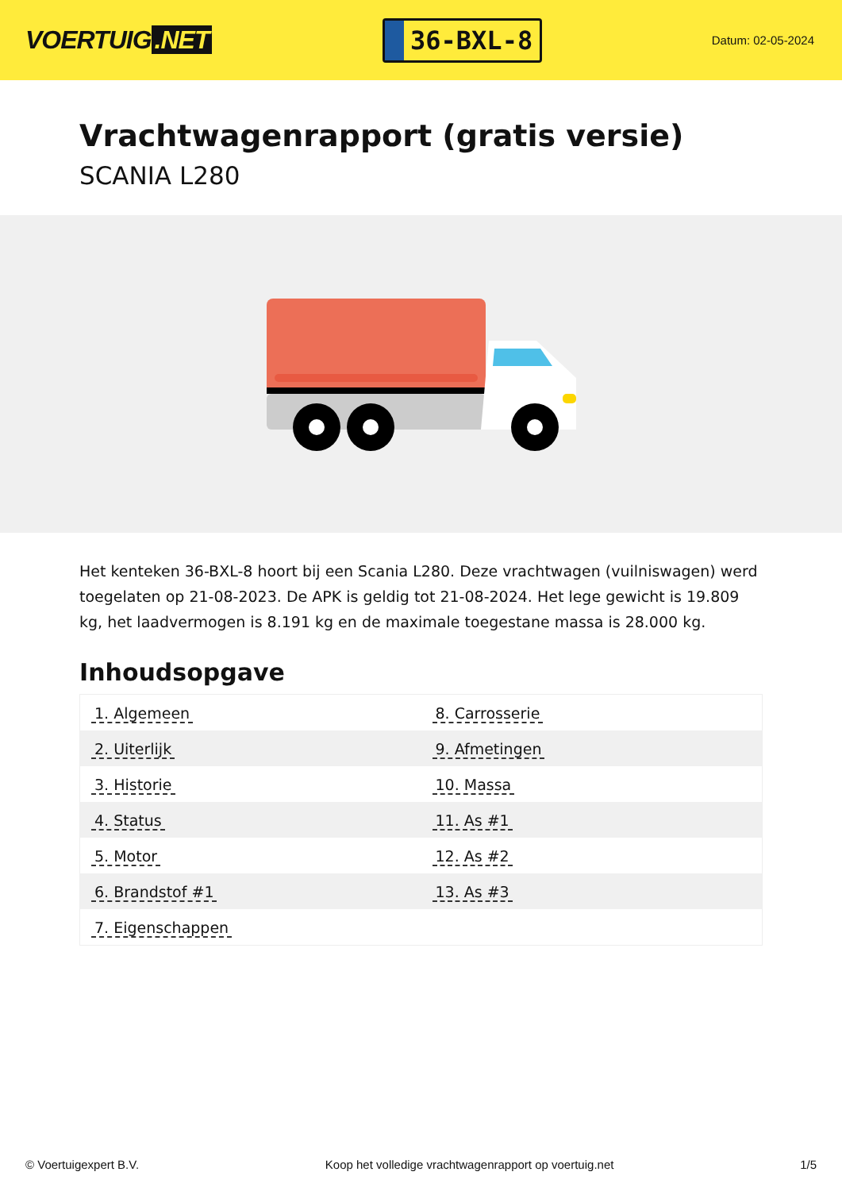VOERTUIG.NET
36-BXL-8
Datum: 02-05-2024
Vrachtwagenrapport (gratis versie)
SCANIA L280
Het kenteken 36-BXL-8 hoort bij een Scania L280. Deze vrachtwagen (vuilniswagen) werd toegelaten op 21-08-2023. De APK is geldig tot 21-08-2024. Het lege gewicht is 19.809 kg, het laadvermogen is 8.191 kg en de maximale toegestane massa is 28.000 kg.
Inhoudsopgave
| 1. Algemeen | 8. Carrosserie |
| 2. Uiterlijk | 9. Afmetingen |
| 3. Historie | 10. Massa |
| 4. Status | 11. As #1 |
| 5. Motor | 12. As #2 |
| 6. Brandstof #1 | 13. As #3 |
| 7. Eigenschappen | |
© Voertuigexpert B.V. Koop het volledige vrachtwagenrapport op voertuig.net 1/5